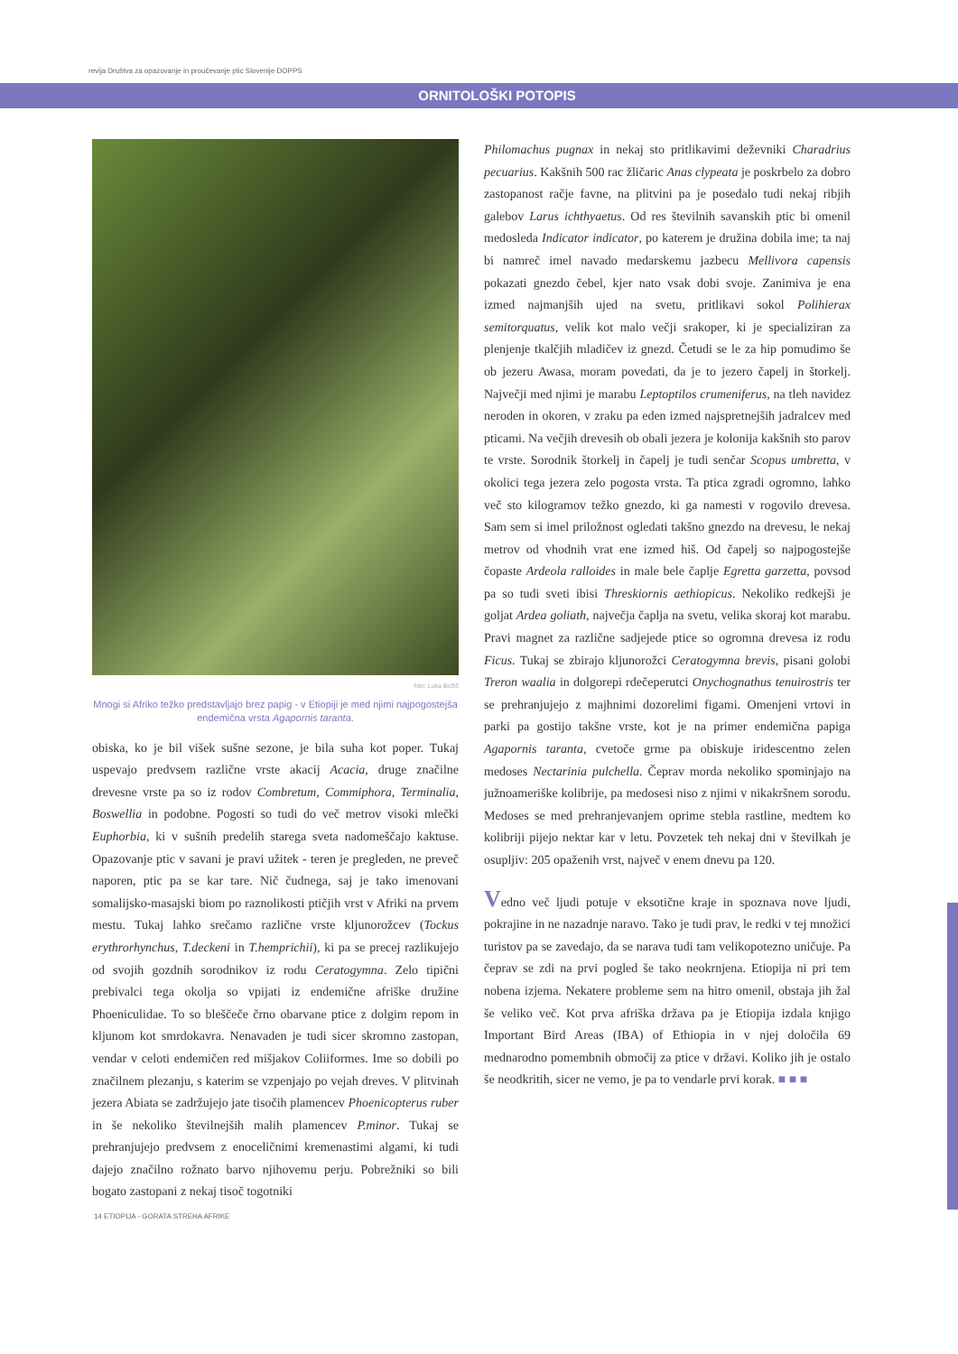revija Društva za opazovanje in proučevanje ptic Slovenije DOPPS
ORNITOLOŠKI POTOPIS
foto: Luka Božič
Mnogi si Afriko težko predstavljajo brez papig - v Etiopiji je med njimi najpogostejša endemična vrsta Agapornis taranta.
obiska, ko je bil višek sušne sezone, je bila suha kot poper. Tukaj uspevajo predvsem različne vrste akacij Acacia, druge značilne drevesne vrste pa so iz rodov Combretum, Commiphora, Terminalia, Boswellia in podobne. Pogosti so tudi do več metrov visoki mlečki Euphorbia, ki v sušnih predelih starega sveta nadomeščajo kaktuse. Opazovanje ptic v savani je pravi užitek - teren je pregleden, ne preveč naporen, ptic pa se kar tare. Nič čudnega, saj je tako imenovani somalijsko-masajski biom po raznolikosti ptičjih vrst v Afriki na prvem mestu. Tukaj lahko srečamo različne vrste kljunorožcev (Tockus erythrorhynchus, T.deckeni in T.hemprichii), ki pa se precej razlikujejo od svojih gozdnih sorodnikov iz rodu Ceratogymna. Zelo tipični prebivalci tega okolja so vpijati iz endemične afriške družine Phoeniculidae. To so bleščeče črno obarvane ptice z dolgim repom in kljunom kot smrdokavra. Nenavaden je tudi sicer skromno zastopan, vendar v celoti endemičen red mišjakov Coliiformes. Ime so dobili po značilnem plezanju, s katerim se vzpenjajo po vejah dreves. V plitvinah jezera Abiata se zadržujejo jate tisočih plamencev Phoenicopterus ruber in še nekoliko številnejših malih plamencev P.minor. Tukaj se prehranjujejo predvsem z enoceličnimi kremenastimi algami, ki tudi dajejo značilno rožnato barvo njihovemu perju. Pobrežniki so bili bogato zastopani z nekaj tisoč togotniki
Philomachus pugnax in nekaj sto pritlikavimi deževniki Charadrius pecuarius. Kakšnih 500 rac žličaric Anas clypeata je poskrbelo za dobro zastopanost račje favne, na plitvini pa je posedalo tudi nekaj ribjih galebov Larus ichthyaetus. Od res številnih savanskih ptic bi omenil medosleda Indicator indicator, po katerem je družina dobila ime; ta naj bi namreč imel navado medarskemu jazbecu Mellivora capensis pokazati gnezdo čebel, kjer nato vsak dobi svoje. Zanimiva je ena izmed najmanjših ujed na svetu, pritlikavi sokol Polihierax semitorquatus, velik kot malo večji srakoper, ki je specializiran za plenjenje tkalčjih mladičev iz gnezd. Četudi se le za hip pomudimo še ob jezeru Awasa, moram povedati, da je to jezero čapelj in štorkelj. Največji med njimi je marabu Leptoptilos crumeniferus, na tleh navidez neroden in okoren, v zraku pa eden izmed najspretnejših jadralcev med pticami. Na večjih drevesih ob obali jezera je kolonija kakšnih sto parov te vrste. Sorodnik štorkelj in čapelj je tudi senčar Scopus umbretta, v okolici tega jezera zelo pogosta vrsta. Ta ptica zgradi ogromno, lahko več sto kilogramov težko gnezdo, ki ga namesti v rogovilo drevesa. Sam sem si imel priložnost ogledati takšno gnezdo na drevesu, le nekaj metrov od vhodnih vrat ene izmed hiš. Od čapelj so najpogostejše čopaste Ardeola ralloides in male bele čaplje Egretta garzetta, povsod pa so tudi sveti ibisi Threskiornis aethiopicus. Nekoliko redkejši je goljat Ardea goliath, največja čaplja na svetu, velika skoraj kot marabu. Pravi magnet za različne sadjejede ptice so ogromna drevesa iz rodu Ficus. Tukaj se zbirajo kljunorožci Ceratogymna brevis, pisani golobi Treron waalia in dolgorepi rdečeperutci Onychognathus tenuirostris ter se prehranjujejo z majhnimi dozorelimi figami. Omenjeni vrtovi in parki pa gostijo takšne vrste, kot je na primer endemična papiga Agapornis taranta, cvetoče grme pa obiskuje iridescentno zelen medoses Nectarinia pulchella. Čeprav morda nekoliko spominjajo na južnoameriške kolibrije, pa medosesi niso z njimi v nikakršnem sorodu. Medoses se med prehranjevanjem oprime stebla rastline, medtem ko kolibriji pijejo nektar kar v letu. Povzetek teh nekaj dni v številkah je osupljiv: 205 opaženih vrst, največ v enem dnevu pa 120.
Vedno več ljudi potuje v eksotične kraje in spoznava nove ljudi, pokrajine in ne nazadnje naravo. Tako je tudi prav, le redki v tej množici turistov pa se zavedajo, da se narava tudi tam velikopotezno uničuje. Pa čeprav se zdi na prvi pogled še tako neokrnjena. Etiopija ni pri tem nobena izjema. Nekatere probleme sem na hitro omenil, obstaja jih žal še veliko več. Kot prva afriška država pa je Etiopija izdala knjigo Important Bird Areas (IBA) of Ethiopia in v njej določila 69 mednarodno pomembnih območij za ptice v državi. Koliko jih je ostalo še neodkritih, sicer ne vemo, je pa to vendarle prvi korak. ■ ■ ■
14 ETIOPIJA - GORATA STREHA AFRIKE